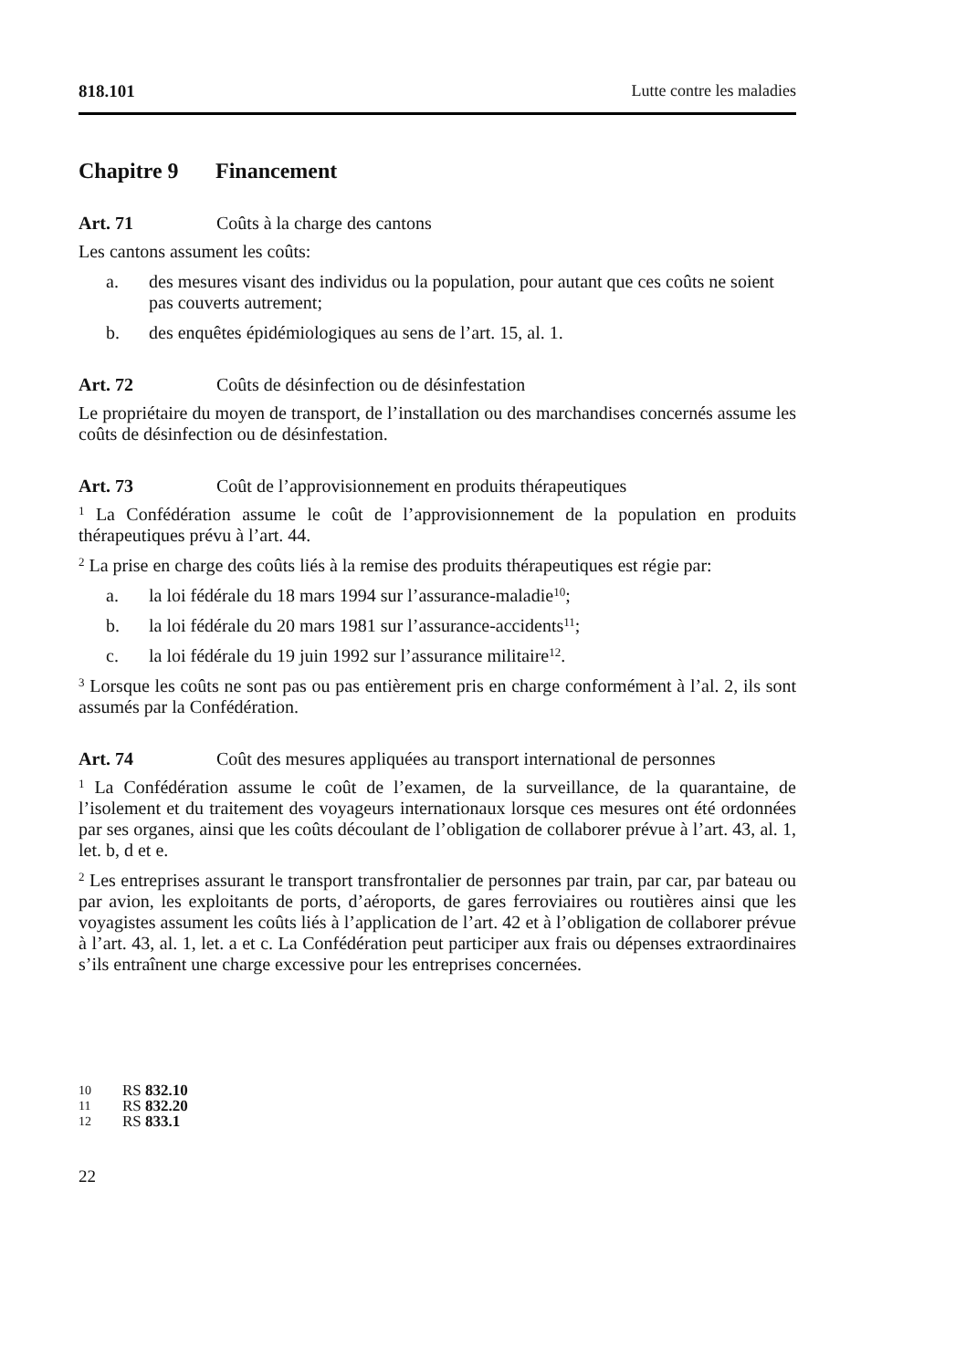818.101 Lutte contre les maladies
Chapitre 9 Financement
Art. 71 Coûts à la charge des cantons
Les cantons assument les coûts:
a. des mesures visant des individus ou la population, pour autant que ces coûts ne soient pas couverts autrement;
b. des enquêtes épidémiologiques au sens de l’art. 15, al. 1.
Art. 72 Coûts de désinfection ou de désinfestation
Le propriétaire du moyen de transport, de l’installation ou des marchandises concernés assume les coûts de désinfection ou de désinfestation.
Art. 73 Coût de l’approvisionnement en produits thérapeutiques
<sup>1</sup> La Confédération assume le coût de l’approvisionnement de la population en produits thérapeutiques prévu à l’art. 44.
<sup>2</sup> La prise en charge des coûts liés à la remise des produits thérapeutiques est régie par:
a. la loi fédérale du 18 mars 1994 sur l’assurance-maladie<sup>10</sup>;
b. la loi fédérale du 20 mars 1981 sur l’assurance-accidents<sup>11</sup>;
c. la loi fédérale du 19 juin 1992 sur l’assurance militaire<sup>12</sup>.
<sup>3</sup> Lorsque les coûts ne sont pas ou pas entièrement pris en charge conformément à l’al. 2, ils sont assumés par la Confédération.
Art. 74 Coût des mesures appliquées au transport international de personnes
<sup>1</sup> La Confédération assume le coût de l’examen, de la surveillance, de la quarantaine, de l’isolement et du traitement des voyageurs internationaux lorsque ces mesures ont été ordonnées par ses organes, ainsi que les coûts découlant de l’obligation de collaborer prévue à l’art. 43, al. 1, let. b, d et e.
<sup>2</sup> Les entreprises assurant le transport transfrontalier de personnes par train, par car, par bateau ou par avion, les exploitants de ports, d’aéroports, de gares ferroviaires ou routières ainsi que les voyagistes assument les coûts liés à l’application de l’art. 42 et à l’obligation de collaborer prévue à l’art. 43, al. 1, let. a et c. La Confédération peut participer aux frais ou dépenses extraordinaires s’ils entraînent une charge excessive pour les entreprises concernées.
10 RS 832.10
11 RS 832.20
12 RS 833.1
22